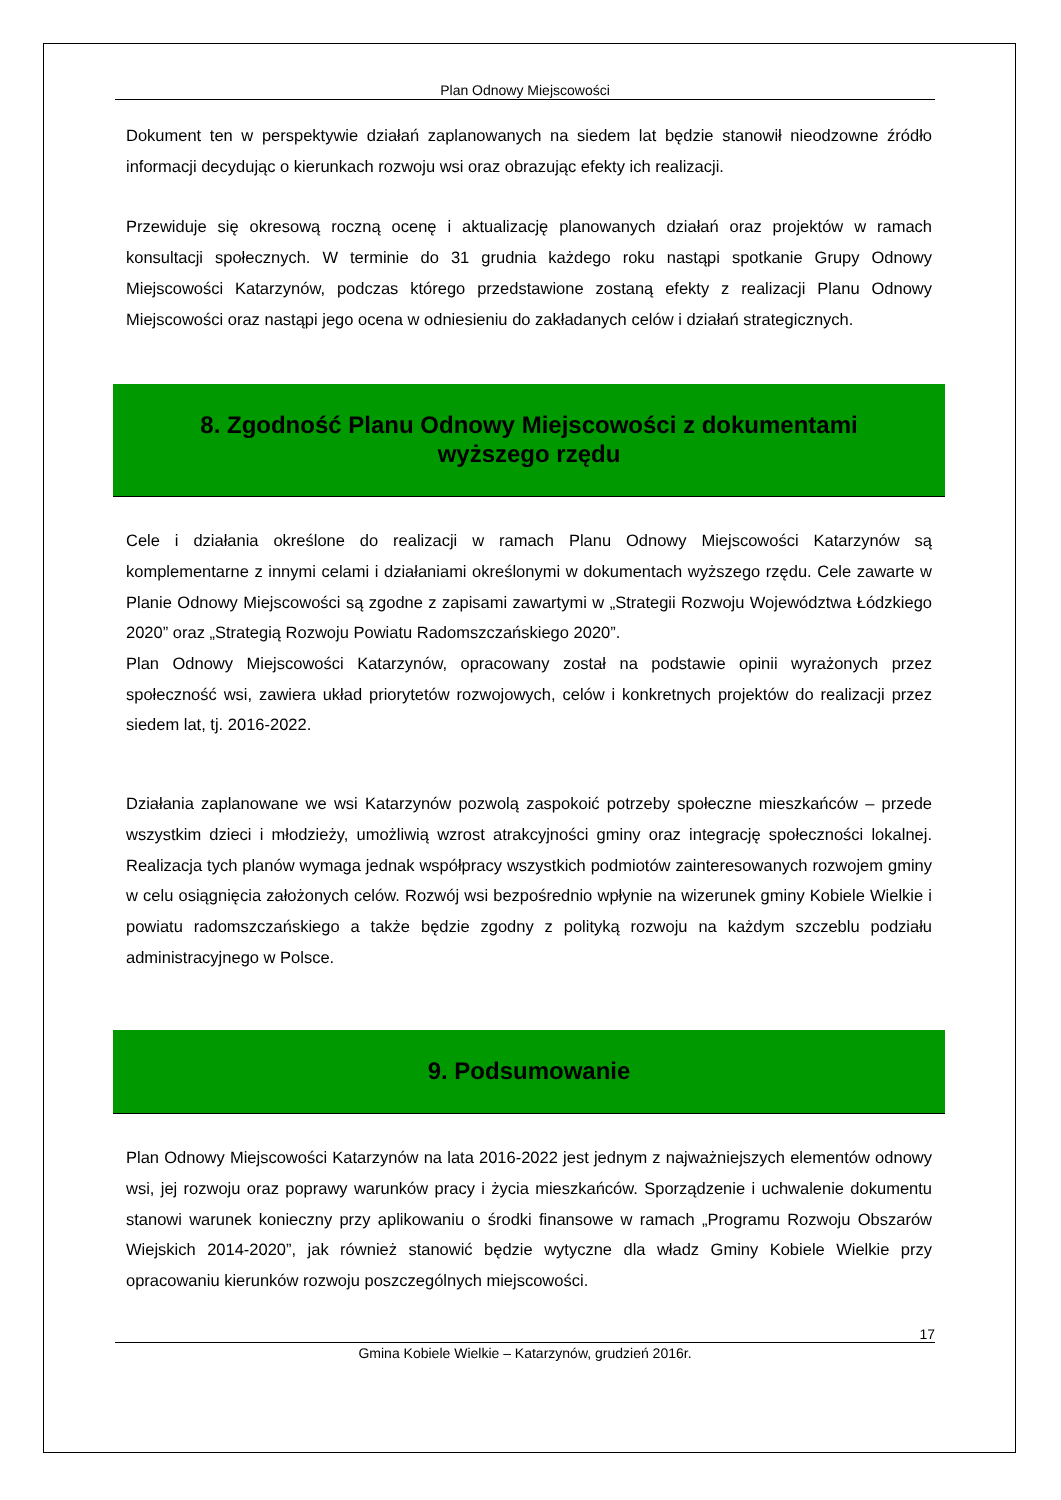Plan Odnowy Miejscowości
Dokument ten w perspektywie działań zaplanowanych na siedem lat będzie stanowił nieodzowne źródło informacji decydując o kierunkach rozwoju wsi oraz obrazując efekty ich realizacji.
Przewiduje się okresową roczną ocenę i aktualizację planowanych działań oraz projektów w ramach konsultacji społecznych. W terminie do 31 grudnia każdego roku nastąpi spotkanie Grupy Odnowy Miejscowości Katarzynów, podczas którego przedstawione zostaną efekty z realizacji Planu Odnowy Miejscowości oraz nastąpi jego ocena w odniesieniu do zakładanych celów i działań strategicznych.
8. Zgodność Planu Odnowy Miejscowości z dokumentami
wyższego rzędu
Cele i działania określone do realizacji w ramach Planu Odnowy Miejscowości Katarzynów są komplementarne z innymi celami i działaniami określonymi w dokumentach wyższego rzędu. Cele zawarte w Planie Odnowy Miejscowości są zgodne z zapisami zawartymi w „Strategii Rozwoju Województwa Łódzkiego 2020” oraz „Strategią Rozwoju Powiatu Radomszczańskiego 2020”.
Plan Odnowy Miejscowości Katarzynów, opracowany został na podstawie opinii wyrażonych przez społeczność wsi, zawiera układ priorytetów rozwojowych, celów i konkretnych projektów do realizacji przez siedem lat, tj. 2016-2022.
Działania zaplanowane we wsi Katarzynów pozwolą zaspokoić potrzeby społeczne mieszkańców – przede wszystkim dzieci i młodzieży, umożliwią wzrost atrakcyjności gminy oraz integrację społeczności lokalnej. Realizacja tych planów wymaga jednak współpracy wszystkich podmiotów zainteresowanych rozwojem gminy w celu osiągnięcia założonych celów. Rozwój wsi bezpośrednio wpłynie na wizerunek gminy Kobiele Wielkie i powiatu radomszczańskiego a także będzie zgodny z polityką rozwoju na każdym szczeblu podziału administracyjnego w Polsce.
9. Podsumowanie
Plan Odnowy Miejscowości Katarzynów na lata 2016-2022 jest jednym z najważniejszych elementów odnowy wsi, jej rozwoju oraz poprawy warunków pracy i życia mieszkańców. Sporządzenie i uchwalenie dokumentu stanowi warunek konieczny przy aplikowaniu o środki finansowe w ramach „Programu Rozwoju Obszarów Wiejskich 2014-2020”, jak również stanowić będzie wytyczne dla władz Gminy Kobiele Wielkie przy opracowaniu kierunków rozwoju poszczególnych miejscowości.
17
Gmina Kobiele Wielkie – Katarzynów, grudzień 2016r.